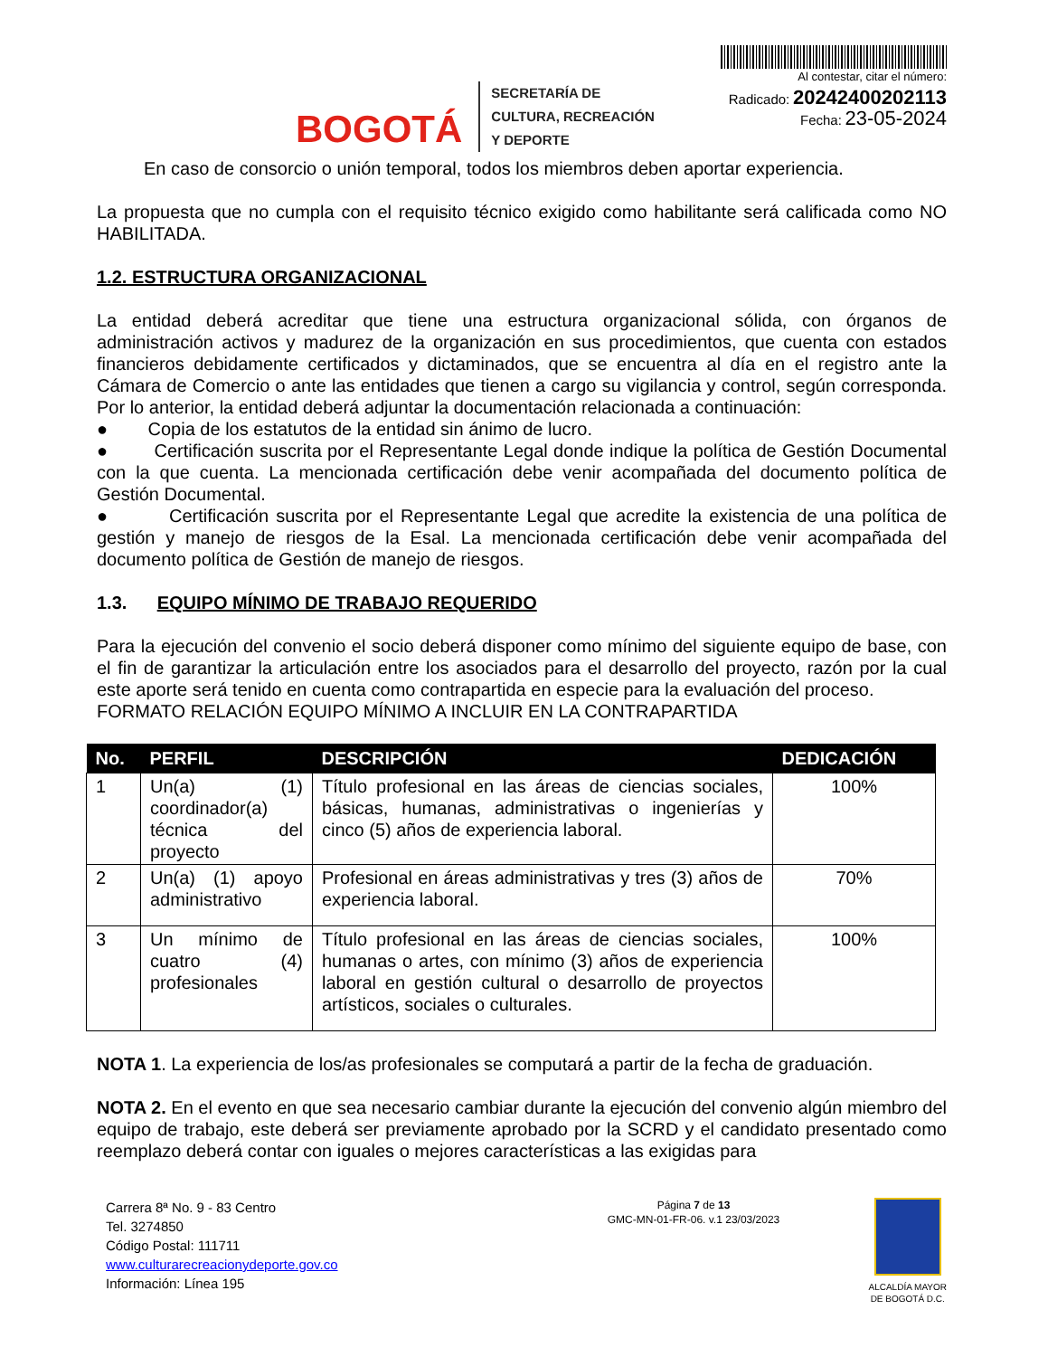BOGOTÁ
SECRETARÍA DE
CULTURA, RECREACIÓN
Y DEPORTE
Al contestar, citar el número:
Radicado: 20242400202113
Fecha: 23-05-2024
En caso de consorcio o unión temporal, todos los miembros deben aportar experiencia.
La propuesta que no cumpla con el requisito técnico exigido como habilitante será calificada como NO HABILITADA.
1.2. ESTRUCTURA ORGANIZACIONAL
La entidad deberá acreditar que tiene una estructura organizacional sólida, con órganos de administración activos y madurez de la organización en sus procedimientos, que cuenta con estados financieros debidamente certificados y dictaminados, que se encuentra al día en el registro ante la Cámara de Comercio o ante las entidades que tienen a cargo su vigilancia y control, según corresponda. Por lo anterior, la entidad deberá adjuntar la documentación relacionada a continuación:
● Copia de los estatutos de la entidad sin ánimo de lucro.
● Certificación suscrita por el Representante Legal donde indique la política de Gestión Documental con la que cuenta. La mencionada certificación debe venir acompañada del documento política de Gestión Documental.
● Certificación suscrita por el Representante Legal que acredite la existencia de una política de gestión y manejo de riesgos de la Esal. La mencionada certificación debe venir acompañada del documento política de Gestión de manejo de riesgos.
1.3. EQUIPO MÍNIMO DE TRABAJO REQUERIDO
Para la ejecución del convenio el socio deberá disponer como mínimo del siguiente equipo de base, con el fin de garantizar la articulación entre los asociados para el desarrollo del proyecto, razón por la cual este aporte será tenido en cuenta como contrapartida en especie para la evaluación del proceso.
FORMATO RELACIÓN EQUIPO MÍNIMO A INCLUIR EN LA CONTRAPARTIDA
| No. | PERFIL | DESCRIPCIÓN | DEDICACIÓN |
| --- | --- | --- | --- |
| 1 | Un(a) (1) coordinador(a) técnica del proyecto | Título profesional en las áreas de ciencias sociales, básicas, humanas, administrativas o ingenierías y cinco (5) años de experiencia laboral. | 100% |
| 2 | Un(a) (1) apoyo administrativo | Profesional en áreas administrativas y tres (3) años de experiencia laboral. | 70% |
| 3 | Un mínimo de cuatro (4) profesionales | Título profesional en las áreas de ciencias sociales, humanas o artes, con mínimo (3) años de experiencia laboral en gestión cultural o desarrollo de proyectos artísticos, sociales o culturales. | 100% |
NOTA 1. La experiencia de los/as profesionales se computará a partir de la fecha de graduación.
NOTA 2. En el evento en que sea necesario cambiar durante la ejecución del convenio algún miembro del equipo de trabajo, este deberá ser previamente aprobado por la SCRD y el candidato presentado como reemplazo deberá contar con iguales o mejores características a las exigidas para
Carrera 8ª No. 9 - 83 Centro
Tel. 3274850
Código Postal: 111711
www.culturarecreacionydeporte.gov.co
Información: Línea 195
Página 7 de 13
GMC-MN-01-FR-06. v.1 23/03/2023
ALCALDÍA MAYOR
DE BOGOTÁ D.C.